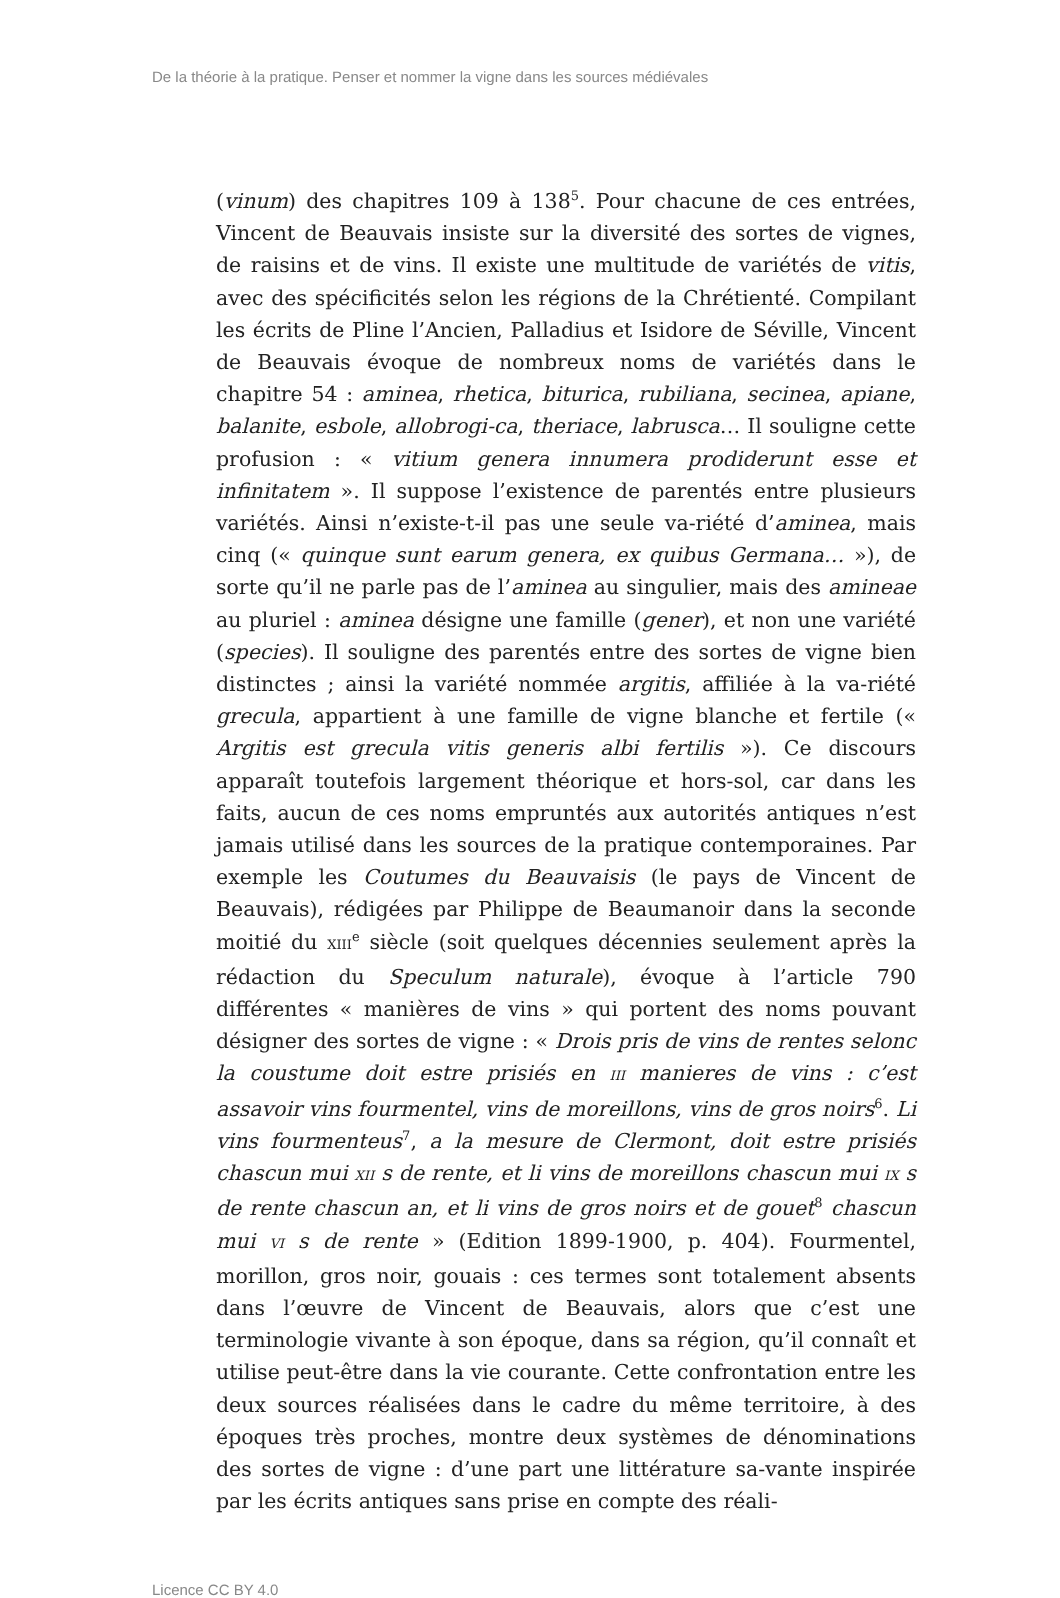De la théorie à la pratique. Penser et nommer la vigne dans les sources médiévales
(vinum) des chapitres 109 à 138<sup>5</sup>. Pour chacune de ces entrées, Vincent de Beauvais insiste sur la diversité des sortes de vignes, de raisins et de vins. Il existe une multitude de variétés de vitis, avec des spécificités selon les régions de la Chrétienté. Compilant les écrits de Pline l’Ancien, Palladius et Isidore de Séville, Vincent de Beauvais évoque de nombreux noms de variétés dans le chapitre 54 : aminea, rhetica, biturica, rubiliana, secinea, apiane, balanite, esbole, allobrogi-ca, theriace, labrusca… Il souligne cette profusion : « vitium genera innumera prodiderunt esse et infinitatem ». Il suppose l’existence de parentés entre plusieurs variétés. Ainsi n’existe-t-il pas une seule va-riété d’aminea, mais cinq (« quinque sunt earum genera, ex quibus Germana… »), de sorte qu’il ne parle pas de l’aminea au singulier, mais des amineae au pluriel : aminea désigne une famille (gener), et non une variété (species). Il souligne des parentés entre des sortes de vigne bien distinctes ; ainsi la variété nommée argitis, affiliée à la va-riété grecula, appartient à une famille de vigne blanche et fertile (« Argitis est grecula vitis generis albi fertilis »). Ce discours apparaît toutefois largement théorique et hors-sol, car dans les faits, aucun de ces noms empruntés aux autorités antiques n’est jamais utilisé dans les sources de la pratique contemporaines. Par exemple les Coutumes du Beauvaisis (le pays de Vincent de Beauvais), rédigées par Philippe de Beaumanoir dans la seconde moitié du XIII<sup>e</sup> siècle (soit quelques décennies seulement après la rédaction du Speculum naturale), évoque à l’article 790 différentes « manières de vins » qui portent des noms pouvant désigner des sortes de vigne : « Drois pris de vins de rentes selonc la coustume doit estre prisiés en III manieres de vins : c’est assavoir vins fourmentel, vins de moreillons, vins de gros noirs<sup>6</sup>. Li vins fourmenteus<sup>7</sup>, a la mesure de Clermont, doit estre prisiés chascun mui XII s de rente, et li vins de moreillons chascun mui IX s de rente chascun an, et li vins de gros noirs et de gouet<sup>8</sup> chascun mui VI s de rente » (Edition 1899-1900, p. 404). Fourmentel, morillon, gros noir, gouais : ces termes sont totalement absents dans l’œuvre de Vincent de Beauvais, alors que c’est une terminologie vivante à son époque, dans sa région, qu’il connaît et utilise peut-être dans la vie courante. Cette confrontation entre les deux sources réalisées dans le cadre du même territoire, à des époques très proches, montre deux systèmes de dénominations des sortes de vigne : d’une part une littérature sa-vante inspirée par les écrits antiques sans prise en compte des réali-
Licence CC BY 4.0